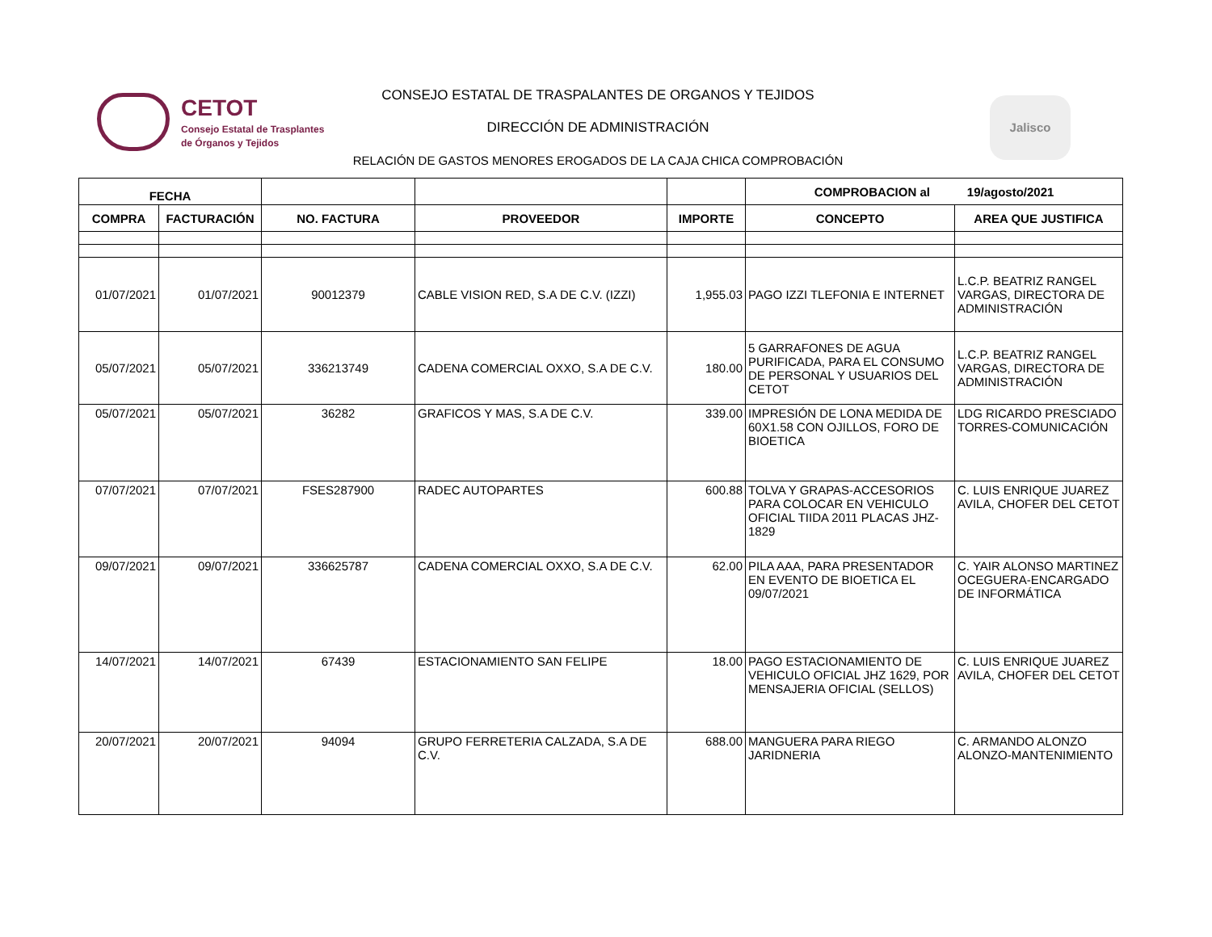CETOT
Consejo Estatal de Trasplantes
de Órganos y Tejidos
CONSEJO ESTATAL DE TRASPALANTES DE ORGANOS Y TEJIDOS
DIRECCIÓN DE ADMINISTRACIÓN
RELACIÓN DE GASTOS MENORES EROGADOS DE LA CAJA CHICA COMPROBACIÓN
Jalisco
| FECHA | | | | | COMPROBACION al 19/agosto/2021 | |
| --- | --- | --- | --- | --- | --- | --- |
| COMPRA | FACTURACIÓN | NO. FACTURA | PROVEEDOR | IMPORTE | CONCEPTO | AREA QUE JUSTIFICA |
| 01/07/2021 | 01/07/2021 | 90012379 | CABLE VISION RED, S.A DE C.V. (IZZI) | 1,955.03 | PAGO IZZI TLEFONIA E INTERNET | L.C.P. BEATRIZ RANGEL VARGAS, DIRECTORA DE ADMINISTRACIÓN |
| 05/07/2021 | 05/07/2021 | 336213749 | CADENA COMERCIAL OXXO, S.A DE C.V. | 180.00 | 5 GARRAFONES DE AGUA PURIFICADA, PARA EL CONSUMO DE PERSONAL Y USUARIOS DEL CETOT | L.C.P. BEATRIZ RANGEL VARGAS, DIRECTORA DE ADMINISTRACIÓN |
| 05/07/2021 | 05/07/2021 | 36282 | GRAFICOS Y MAS, S.A DE C.V. | 339.00 | IMPRESIÓN DE LONA MEDIDA DE 60X1.58 CON OJILLOS, FORO DE BIOETICA | LDG RICARDO PRESCIADO TORRES-COMUNICACIÓN |
| 07/07/2021 | 07/07/2021 | FSES287900 | RADEC AUTOPARTES | 600.88 | TOLVA Y GRAPAS-ACCESORIOS PARA COLOCAR EN VEHICULO OFICIAL TIIDA 2011 PLACAS JHZ-1829 | C. LUIS ENRIQUE JUAREZ AVILA, CHOFER DEL CETOT |
| 09/07/2021 | 09/07/2021 | 336625787 | CADENA COMERCIAL OXXO, S.A DE C.V. | 62.00 | PILA AAA, PARA PRESENTADOR EN EVENTO DE BIOETICA EL 09/07/2021 | C. YAIR ALONSO MARTINEZ OCEGUERA-ENCARGADO DE INFORMÁTICA |
| 14/07/2021 | 14/07/2021 | 67439 | ESTACIONAMIENTO SAN FELIPE | 18.00 | PAGO ESTACIONAMIENTO DE VEHICULO OFICIAL JHZ 1629, POR MENSAJERIA OFICIAL (SELLOS) | C. LUIS ENRIQUE JUAREZ AVILA, CHOFER DEL CETOT |
| 20/07/2021 | 20/07/2021 | 94094 | GRUPO FERRETERIA CALZADA, S.A DE C.V. | 688.00 | MANGUERA PARA RIEGO JARIDNERIA | C. ARMANDO ALONZO ALONZO-MANTENIMIENTO |